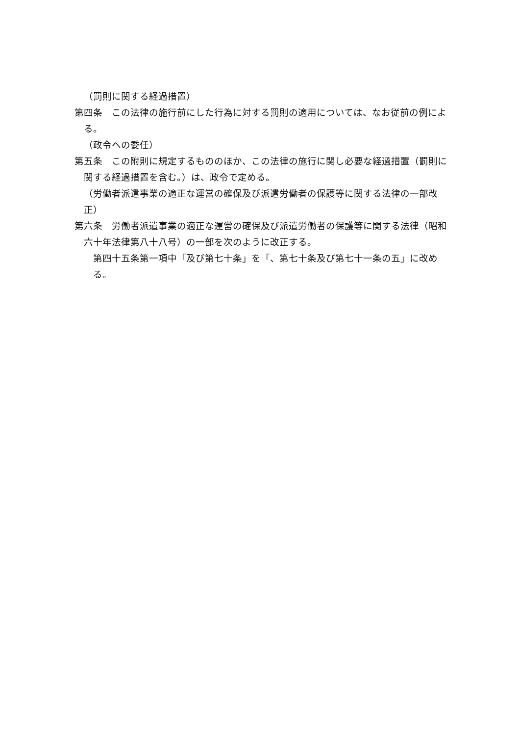（罰則に関する経過措置）
第四条　この法律の施行前にした行為に対する罰則の適用については、なお従前の例による。
（政令への委任）
第五条　この附則に規定するもののほか、この法律の施行に関し必要な経過措置（罰則に関する経過措置を含む。）は、政令で定める。
（労働者派遣事業の適正な運営の確保及び派遣労働者の保護等に関する法律の一部改正）
第六条　労働者派遣事業の適正な運営の確保及び派遣労働者の保護等に関する法律（昭和六十年法律第八十八号）の一部を次のように改正する。
第四十五条第一項中「及び第七十条」を「、第七十条及び第七十一条の五」に改める。